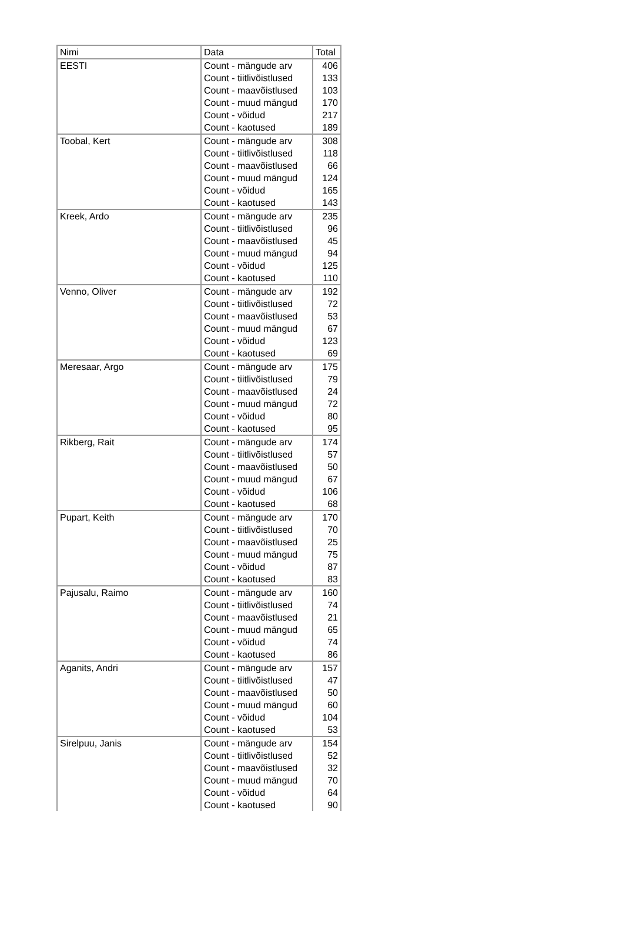| Nimi | Data | Total |
| --- | --- | --- |
| EESTI | Count - mängude arv | 406 |
| | Count - tiitlivõistlused | 133 |
| | Count - maavõistlused | 103 |
| | Count - muud mängud | 170 |
| | Count - võidud | 217 |
| | Count - kaotused | 189 |
| Toobal, Kert | Count - mängude arv | 308 |
| | Count - tiitlivõistlused | 118 |
| | Count - maavõistlused | 66 |
| | Count - muud mängud | 124 |
| | Count - võidud | 165 |
| | Count - kaotused | 143 |
| Kreek, Ardo | Count - mängude arv | 235 |
| | Count - tiitlivõistlused | 96 |
| | Count - maavõistlused | 45 |
| | Count - muud mängud | 94 |
| | Count - võidud | 125 |
| | Count - kaotused | 110 |
| Venno, Oliver | Count - mängude arv | 192 |
| | Count - tiitlivõistlused | 72 |
| | Count - maavõistlused | 53 |
| | Count - muud mängud | 67 |
| | Count - võidud | 123 |
| | Count - kaotused | 69 |
| Meresaar, Argo | Count - mängude arv | 175 |
| | Count - tiitlivõistlused | 79 |
| | Count - maavõistlused | 24 |
| | Count - muud mängud | 72 |
| | Count - võidud | 80 |
| | Count - kaotused | 95 |
| Rikberg, Rait | Count - mängude arv | 174 |
| | Count - tiitlivõistlused | 57 |
| | Count - maavõistlused | 50 |
| | Count - muud mängud | 67 |
| | Count - võidud | 106 |
| | Count - kaotused | 68 |
| Pupart, Keith | Count - mängude arv | 170 |
| | Count - tiitlivõistlused | 70 |
| | Count - maavõistlused | 25 |
| | Count - muud mängud | 75 |
| | Count - võidud | 87 |
| | Count - kaotused | 83 |
| Pajusalu, Raimo | Count - mängude arv | 160 |
| | Count - tiitlivõistlused | 74 |
| | Count - maavõistlused | 21 |
| | Count - muud mängud | 65 |
| | Count - võidud | 74 |
| | Count - kaotused | 86 |
| Aganits, Andri | Count - mängude arv | 157 |
| | Count - tiitlivõistlused | 47 |
| | Count - maavõistlused | 50 |
| | Count - muud mängud | 60 |
| | Count - võidud | 104 |
| | Count - kaotused | 53 |
| Sirelpuu, Janis | Count - mängude arv | 154 |
| | Count - tiitlivõistlused | 52 |
| | Count - maavõistlused | 32 |
| | Count - muud mängud | 70 |
| | Count - võidud | 64 |
| | Count - kaotused | 90 |